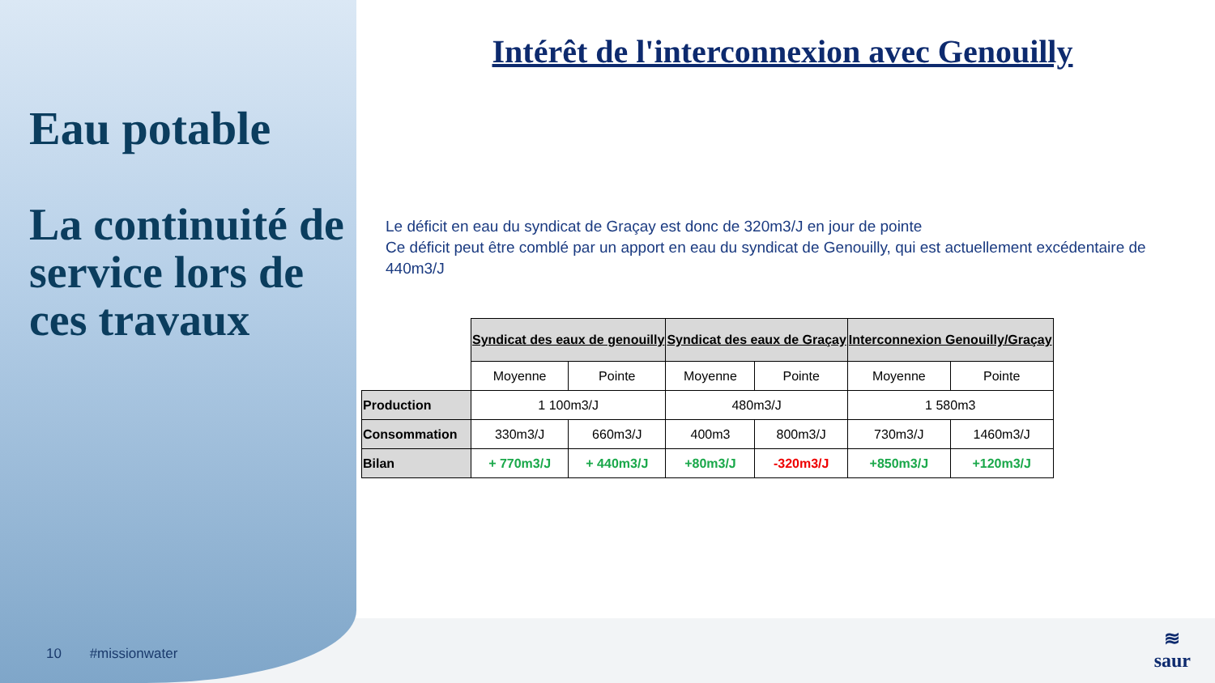Eau potable
La continuité de service lors de ces travaux
10 #missionwater
Intérêt de l'interconnexion avec Genouilly
Le déficit en eau du syndicat de Graçay est donc de 320m3/J en jour de pointe
Ce déficit peut être comblé par un apport en eau du syndicat de Genouilly, qui est actuellement excédentaire de 440m3/J
| | Syndicat des eaux de genouilly | | Syndicat des eaux de Graçay | | Interconnexion Genouilly/Graçay | |
| | Moyenne | Pointe | Moyenne | Pointe | Moyenne | Pointe |
| Production | 1 100m3/J | | 480m3/J | | 1 580m3 | |
| Consommation | 330m3/J | 660m3/J | 400m3 | 800m3/J | 730m3/J | 1460m3/J |
| Bilan | + 770m3/J | + 440m3/J | +80m3/J | -320m3/J | +850m3/J | +120m3/J |
≋
saur